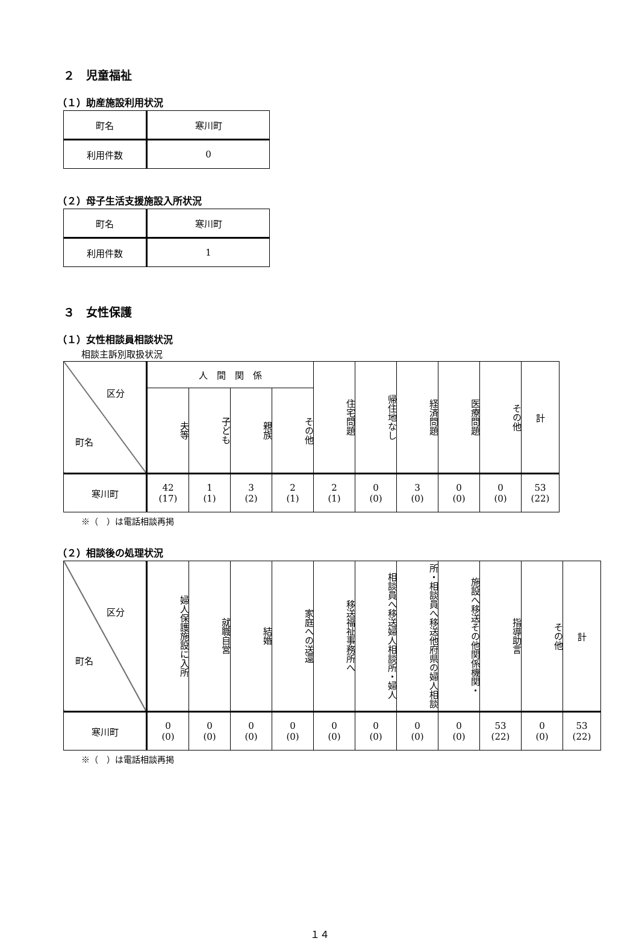２　児童福祉
（１）助産施設利用状況
| 町名 | 寒川町 |
| 利用件数 | 0 |
（２）母子生活支援施設入所状況
| 町名 | 寒川町 |
| 利用件数 | 1 |
３　女性保護
（１）女性相談員相談状況
相談主訴別取扱状況
| 区分 町名 | 人 間 関 係 | | | | 住宅問題 | 帰住地なし | 経済問題 | 医療問題 | その他 | 計 |
| --- | --- | --- | --- | --- | --- | --- | --- | --- | --- | --- |
| | 夫等 | 子ども | 親族 | その他 | | | | | | |
| 寒川町 | 42 (17) | 1 (1) | 3 (2) | 2 (1) | 2 (1) | 0 (0) | 3 (0) | 0 (0) | 0 (0) | 53 (22) |
※（　）は電話相談再掲
（２）相談後の処理状況
| 区分 町名 | 婦人保護施設に入所 | 就職自営 | 結婚 | 家庭への送還 | 移送福祉事務所へ | 相談員へ移送婦人相談所・婦人 | 所・相談員へ移送他府県の婦人相談 | 施設へ移送その他関係機関・ | 指導助言 | その他 | 計 |
| --- | --- | --- | --- | --- | --- | --- | --- | --- | --- | --- | --- |
| 寒川町 | 0 (0) | 0 (0) | 0 (0) | 0 (0) | 0 (0) | 0 (0) | 0 (0) | 0 (0) | 53 (22) | 0 (0) | 53 (22) |
※（　）は電話相談再掲
１４